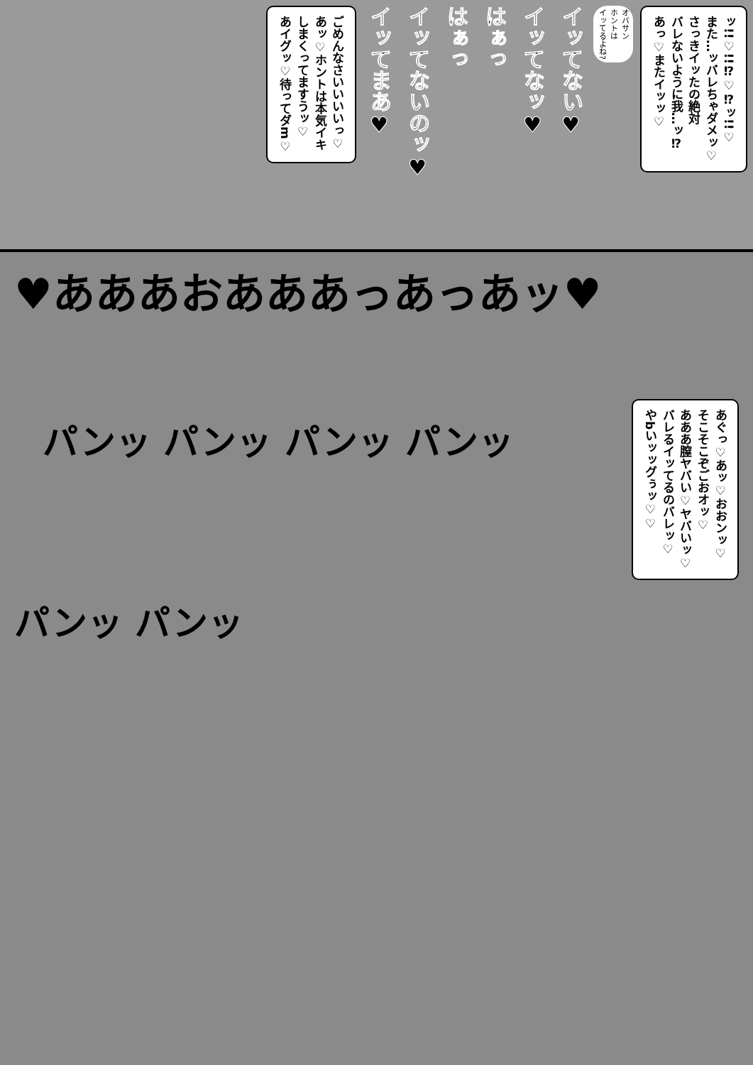ッ!!♡!!⁉♡⁉ッ!!♡
また…ッバレちゃダメッ♡
さっきイッたの絶対
バレないように我…ッ⁉
あっ♡またイッッ♡
オバサン
ホントは
イッてるよね?
イッてない♥
イッてなッ♥
はぁっ
はぁっ
イッてないのッ♥
イッてまあ♥
ごめんなさいいいいっ♡
あッ♡ホントは本気イキ
しまくってますうッ♡
あイグッ♡待ってダm♡
♥あああおあああっあっあッ♥
あぐっ♡あッ♡おおンッ♡
そこそこぞごおオッ♡
あああ膣ヤバい♡ヤバいッ♡
バレるイッてるのバレッ♡
やbいッッグぅッ♡♡
パンッ パンッ パンッ パンッ
パンッ パンッ